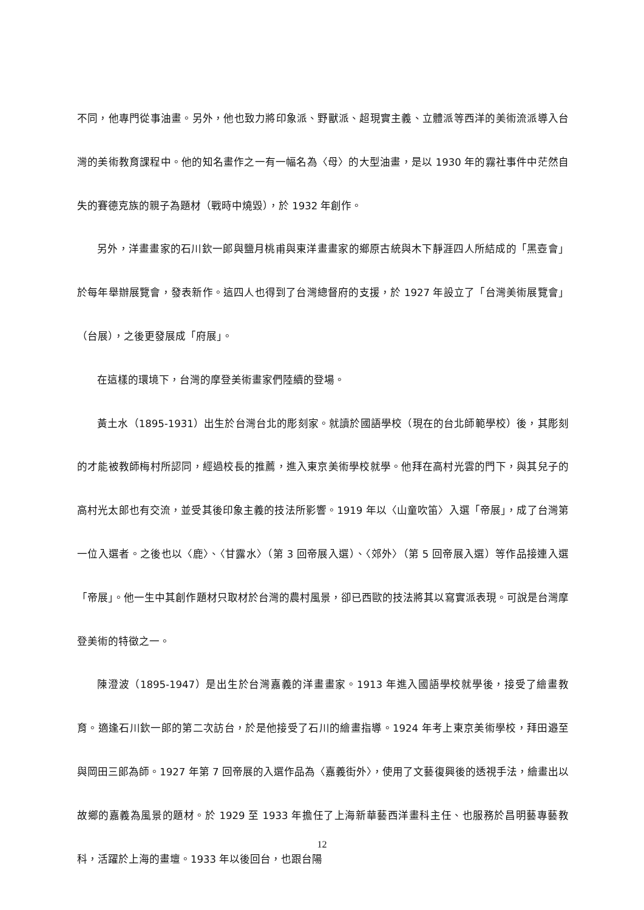不同，他專門從事油畫。另外，他也致力將印象派、野獸派、超現實主義、立體派等西洋的美術流派導入台灣的美術教育課程中。他的知名畫作之一有一幅名為〈母〉的大型油畫，是以 1930 年的霧社事件中茫然自失的賽德克族的親子為題材（戰時中燒毀），於 1932 年創作。
另外，洋畫畫家的石川欽一郎與鹽月桃甫與東洋畫畫家的鄉原古統與木下靜涯四人所結成的「黑壺會」於每年舉辦展覽會，發表新作。這四人也得到了台灣總督府的支援，於 1927 年設立了「台灣美術展覽會」（台展），之後更發展成「府展」。
在這樣的環境下，台灣的摩登美術畫家們陸續的登場。
黃土水（1895-1931）出生於台灣台北的彫刻家。就讀於國語學校（現在的台北師範學校）後，其彫刻的才能被教師梅村所認同，經過校長的推薦，進入東京美術學校就學。他拜在高村光雲的門下，與其兒子的高村光太郎也有交流，並受其後印象主義的技法所影響。1919 年以〈山童吹笛〉入選「帝展」，成了台灣第一位入選者。之後也以〈鹿〉、〈甘露水〉（第 3 回帝展入選）、〈郊外〉（第 5 回帝展入選）等作品接連入選「帝展」。他一生中其創作題材只取材於台灣的農村風景，卻已西歐的技法將其以寫實派表現。可說是台灣摩登美術的特徵之一。
陳澄波（1895-1947）是出生於台灣嘉義的洋畫畫家。1913 年進入國語學校就學後，接受了繪畫教育。適逢石川欽一郎的第二次訪台，於是他接受了石川的繪畫指導。1924 年考上東京美術學校，拜田邉至與岡田三郎為師。1927 年第 7 回帝展的入選作品為〈嘉義街外〉，使用了文藝復興後的透視手法，繪畫出以故鄉的嘉義為風景的題材。於 1929 至 1933 年擔任了上海新華藝西洋畫科主任、也服務於昌明藝專藝教科，活躍於上海的畫壇。1933 年以後回台，也跟台陽
12